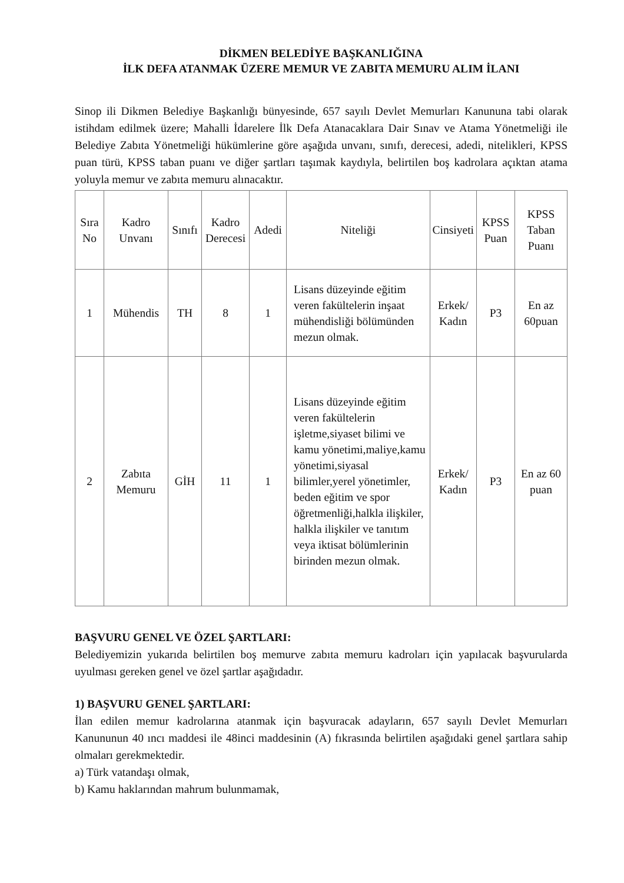DİKMEN BELEDİYE BAŞKANLIĞINA
İLK DEFA ATANMAK ÜZERE MEMUR VE ZABITA MEMURU ALIM İLANI
Sinop ili Dikmen Belediye Başkanlığı bünyesinde, 657 sayılı Devlet Memurları Kanununa tabi olarak istihdam edilmek üzere; Mahalli İdarelere İlk Defa Atanacaklara Dair Sınav ve Atama Yönetmeliği ile Belediye Zabıta Yönetmeliği hükümlerine göre aşağıda unvanı, sınıfı, derecesi, adedi, nitelikleri, KPSS puan türü, KPSS taban puanı ve diğer şartları taşımak kaydıyla, belirtilen boş kadrolara açıktan atama yoluyla memur ve zabıta memuru alınacaktır.
| Sıra No | Kadro Unvanı | Sınıfı | Kadro Derecesi | Adedi | Niteliği | Cinsiyeti | KPSS Puan | KPSS Taban Puanı |
| --- | --- | --- | --- | --- | --- | --- | --- | --- |
| 1 | Mühendis | TH | 8 | 1 | Lisans düzeyinde eğitim veren fakültelerin inşaat mühendisliği bölümünden mezun olmak. | Erkek/ Kadın | P3 | En az 60puan |
| 2 | Zabıta Memuru | GİH | 11 | 1 | Lisans düzeyinde eğitim veren fakültelerin işletme,siyaset bilimi ve kamu yönetimi,maliye,kamu yönetimi,siyasal bilimler,yerel yönetimler, beden eğitim ve spor öğretmenliği,halkla ilişkiler, halkla ilişkiler ve tanıtım veya iktisat bölümlerinin birinden mezun olmak. | Erkek/ Kadın | P3 | En az 60 puan |
BAŞVURU GENEL VE ÖZEL ŞARTLARI:
Belediyemizin yukarıda belirtilen boş memurve zabıta memuru kadroları için yapılacak başvurularda uyulması gereken genel ve özel şartlar aşağıdadır.
1) BAŞVURU GENEL ŞARTLARI:
İlan edilen memur kadrolarına atanmak için başvuracak adayların, 657 sayılı Devlet Memurları Kanununun 40 ıncı maddesi ile 48inci maddesinin (A) fıkrasında belirtilen aşağıdaki genel şartlara sahip olmaları gerekmektedir.
a) Türk vatandaşı olmak,
b) Kamu haklarından mahrum bulunmamak,